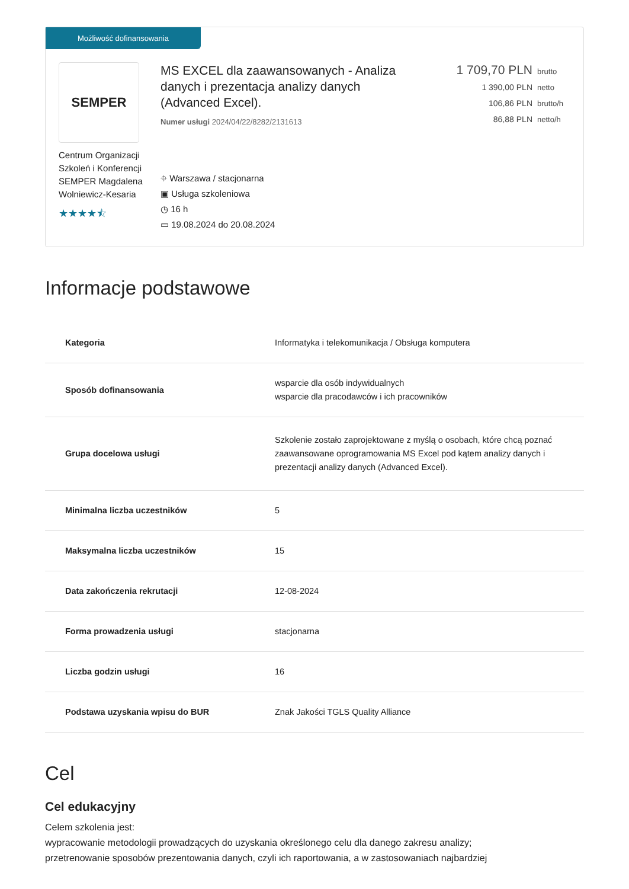Możliwość dofinansowania
SEMPER
Centrum Organizacji Szkoleń i Konferencji SEMPER Magdalena Wolniewicz-Kesaria
★★★★⯪
MS EXCEL dla zaawansowanych - Analiza danych i prezentacja analizy danych (Advanced Excel).
Numer usługi 2024/04/22/8282/2131613
⌖ Warszawa / stacjonarna
▣ Usługa szkoleniowa
◷ 16 h
▭ 19.08.2024 do 20.08.2024
1 709,70 PLN brutto
1 390,00 PLN netto
106,86 PLN brutto/h
86,88 PLN netto/h
Informacje podstawowe
| Kategoria | Informatyka i telekomunikacja / Obsługa komputera |
| Sposób dofinansowania | wsparcie dla osób indywidualnych wsparcie dla pracodawców i ich pracowników |
| Grupa docelowa usługi | Szkolenie zostało zaprojektowane z myślą o osobach, które chcą poznać zaawansowane oprogramowania MS Excel pod kątem analizy danych i prezentacji analizy danych (Advanced Excel). |
| Minimalna liczba uczestników | 5 |
| Maksymalna liczba uczestników | 15 |
| Data zakończenia rekrutacji | 12-08-2024 |
| Forma prowadzenia usługi | stacjonarna |
| Liczba godzin usługi | 16 |
| Podstawa uzyskania wpisu do BUR | Znak Jakości TGLS Quality Alliance |
Cel
Cel edukacyjny
Celem szkolenia jest:
wypracowanie metodologii prowadzących do uzyskania określonego celu dla danego zakresu analizy;
przetrenowanie sposobów prezentowania danych, czyli ich raportowania, a w zastosowaniach najbardziej